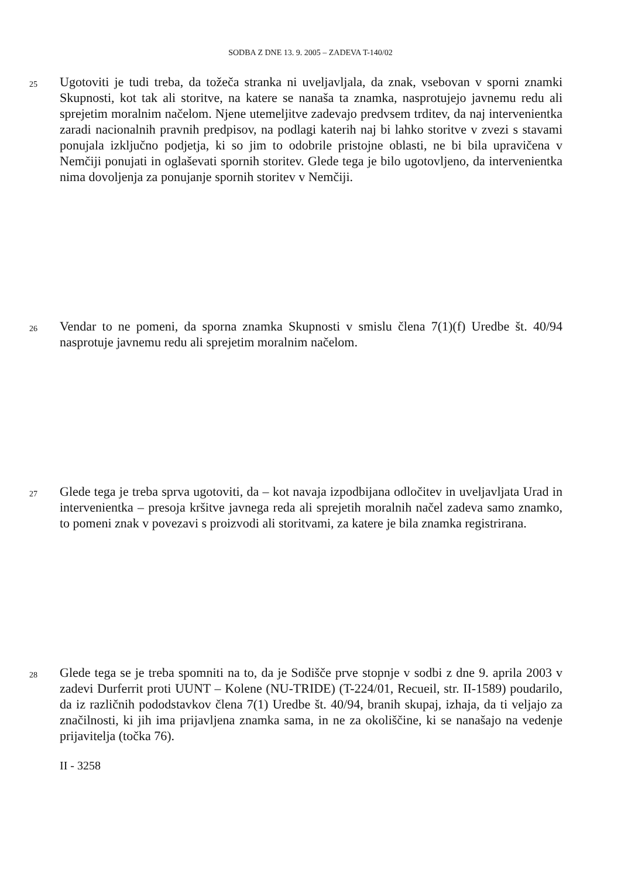SODBA Z DNE 13. 9. 2005 – ZADEVA T-140/02
25
Ugotoviti je tudi treba, da tožeča stranka ni uveljavljala, da znak, vsebovan v sporni znamki Skupnosti, kot tak ali storitve, na katere se nanaša ta znamka, nasprotujejo javnemu redu ali sprejetim moralnim načelom. Njene utemeljitve zadevajo predvsem trditev, da naj intervenientka zaradi nacionalnih pravnih predpisov, na podlagi katerih naj bi lahko storitve v zvezi s stavami ponujala izključno podjetja, ki so jim to odobrile pristojne oblasti, ne bi bila upravičena v Nemčiji ponujati in oglaševati spornih storitev. Glede tega je bilo ugotovljeno, da intervenientka nima dovoljenja za ponujanje spornih storitev v Nemčiji.
26
Vendar to ne pomeni, da sporna znamka Skupnosti v smislu člena 7(1)(f) Uredbe št. 40/94 nasprotuje javnemu redu ali sprejetim moralnim načelom.
27
Glede tega je treba sprva ugotoviti, da – kot navaja izpodbijana odločitev in uveljavljata Urad in intervenientka – presoja kršitve javnega reda ali sprejetih moralnih načel zadeva samo znamko, to pomeni znak v povezavi s proizvodi ali storitvami, za katere je bila znamka registrirana.
28
Glede tega se je treba spomniti na to, da je Sodišče prve stopnje v sodbi z dne 9. aprila 2003 v zadevi Durferrit proti UUNT – Kolene (NU-TRIDE) (T-224/01, Recueil, str. II-1589) poudarilo, da iz različnih pododstavkov člena 7(1) Uredbe št. 40/94, branih skupaj, izhaja, da ti veljajo za značilnosti, ki jih ima prijavljena znamka sama, in ne za okoliščine, ki se nanašajo na vedenje prijavitelja (točka 76).
II - 3258